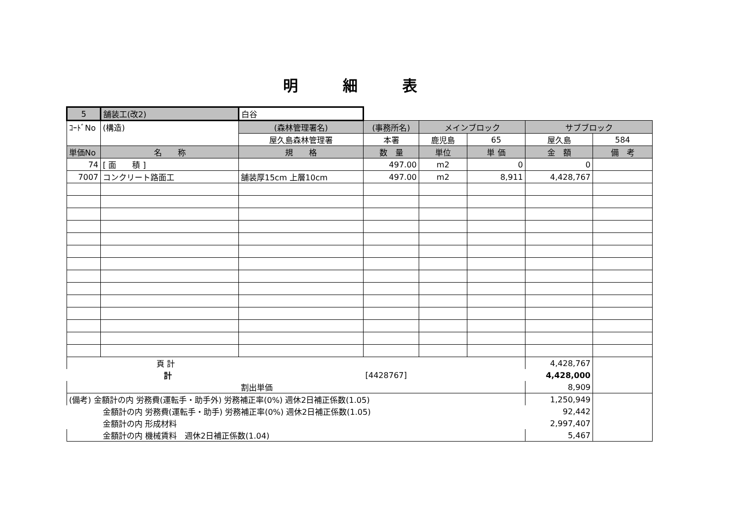明細表
| 5 | 舗装工(改2) | 白谷 | | | | | |
| ｺｰﾄﾞNo | (構造) | (森林管理署名) | (事務所名) | メインブロック | | サブブロック | |
| | | 屋久島森林管理署 | 本署 | 鹿児島 | 65 | 屋久島 | 584 |
| 単価No | 名 称 | 規 格 | 数 量 | 単位 | 単 価 | 金 額 | 備 考 |
| 74 | [ 面 積 ] | | 497.00 | m2 | 0 | 0 | |
| 7007 | コンクリート路面工 | 舗装厚15cm 上層10cm | 497.00 | m2 | 8,911 | 4,428,767 | |
| 頁 計 | | | | | | 4,428,767 | |
| 計 | | | [4428767] | | | 4,428,000 | |
| 割出単価 | | | | | | 8,909 | |
| (備考) 金額計の内 労務費(運転手・助手外) 労務補正率(0%) 週休2日補正係数(1.05) | | | | | | 1,250,949 | |
| 金額計の内 労務費(運転手・助手) 労務補正率(0%) 週休2日補正係数(1.05) | | | | | | 92,442 | |
| 金額計の内 形成材料 | | | | | | 2,997,407 | |
| 金額計の内 機械賃料 週休2日補正係数(1.04) | | | | | | 5,467 | |